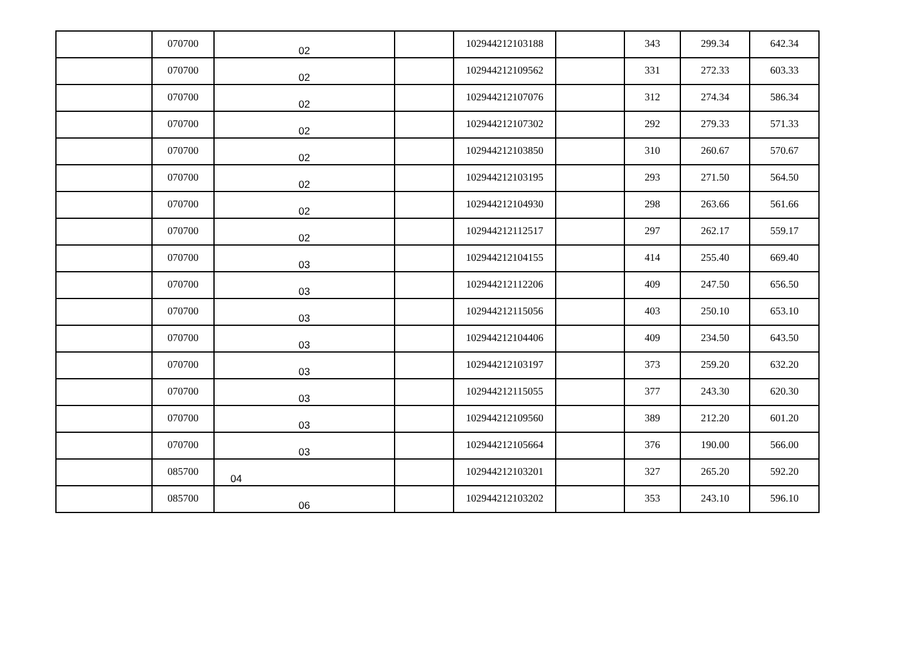| | 070700 | 02 | | 102944212103188 | | 343 | 299.34 | 642.34 |
| | 070700 | 02 | | 102944212109562 | | 331 | 272.33 | 603.33 |
| | 070700 | 02 | | 102944212107076 | | 312 | 274.34 | 586.34 |
| | 070700 | 02 | | 102944212107302 | | 292 | 279.33 | 571.33 |
| | 070700 | 02 | | 102944212103850 | | 310 | 260.67 | 570.67 |
| | 070700 | 02 | | 102944212103195 | | 293 | 271.50 | 564.50 |
| | 070700 | 02 | | 102944212104930 | | 298 | 263.66 | 561.66 |
| | 070700 | 02 | | 102944212112517 | | 297 | 262.17 | 559.17 |
| | 070700 | 03 | | 102944212104155 | | 414 | 255.40 | 669.40 |
| | 070700 | 03 | | 102944212112206 | | 409 | 247.50 | 656.50 |
| | 070700 | 03 | | 102944212115056 | | 403 | 250.10 | 653.10 |
| | 070700 | 03 | | 102944212104406 | | 409 | 234.50 | 643.50 |
| | 070700 | 03 | | 102944212103197 | | 373 | 259.20 | 632.20 |
| | 070700 | 03 | | 102944212115055 | | 377 | 243.30 | 620.30 |
| | 070700 | 03 | | 102944212109560 | | 389 | 212.20 | 601.20 |
| | 070700 | 03 | | 102944212105664 | | 376 | 190.00 | 566.00 |
| | 085700 | 04 | | 102944212103201 | | 327 | 265.20 | 592.20 |
| | 085700 | 06 | | 102944212103202 | | 353 | 243.10 | 596.10 |